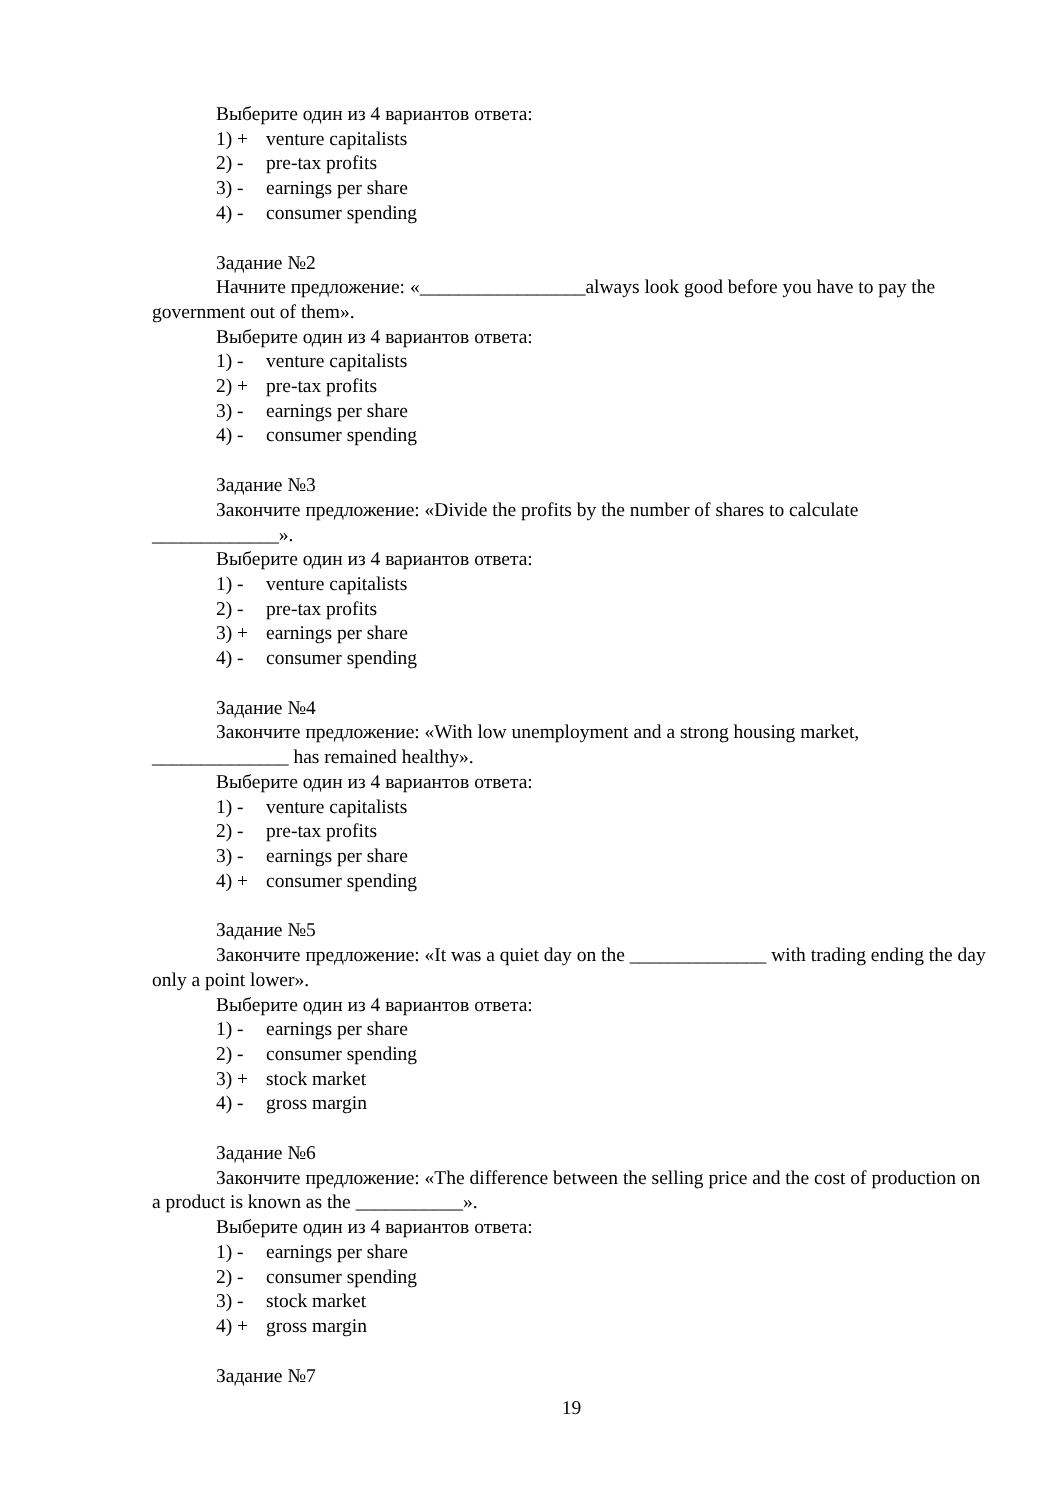Выберите один из 4 вариантов ответа:
1) + venture capitalists
2) - pre-tax profits
3) - earnings per share
4) - consumer spending
Задание №2
Начните предложение: «_________________always look good before you have to pay the government out of them».
Выберите один из 4 вариантов ответа:
1) - venture capitalists
2) + pre-tax profits
3) - earnings per share
4) - consumer spending
Задание №3
Закончите предложение: «Divide the profits by the number of shares to calculate _____________».
Выберите один из 4 вариантов ответа:
1) - venture capitalists
2) - pre-tax profits
3) + earnings per share
4) - consumer spending
Задание №4
Закончите предложение: «With low unemployment and a strong housing market, ______________ has remained healthy».
Выберите один из 4 вариантов ответа:
1) - venture capitalists
2) - pre-tax profits
3) - earnings per share
4) + consumer spending
Задание №5
Закончите предложение: «It was a quiet day on the ______________ with trading ending the day only a point lower».
Выберите один из 4 вариантов ответа:
1) - earnings per share
2) - consumer spending
3) + stock market
4) - gross margin
Задание №6
Закончите предложение: «The difference between the selling price and the cost of production on a product is known as the ___________».
Выберите один из 4 вариантов ответа:
1) - earnings per share
2) - consumer spending
3) - stock market
4) + gross margin
Задание №7
19